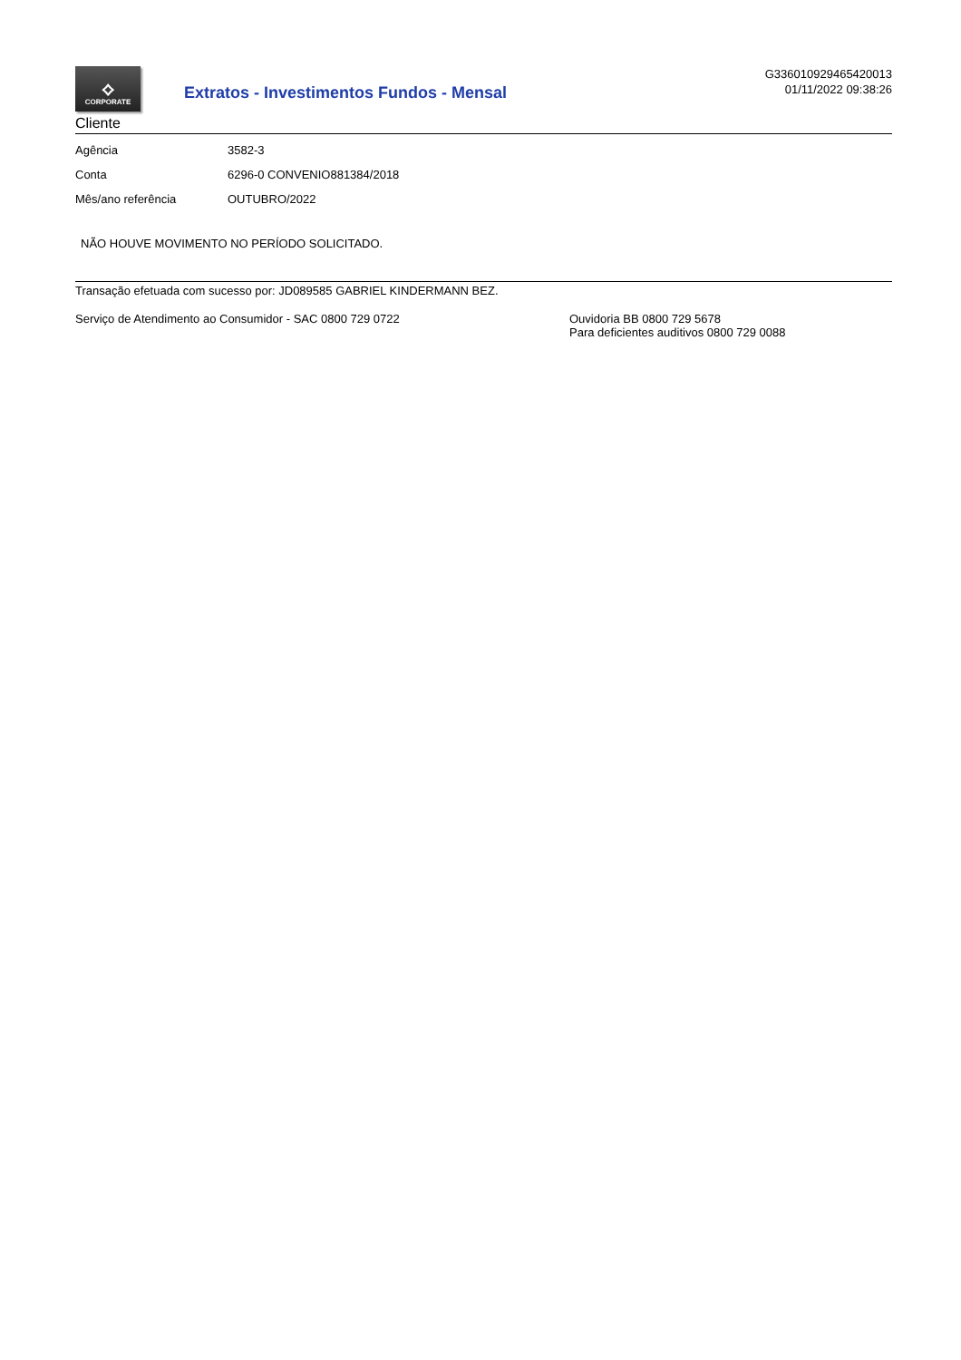⟡
CORPORATE
Extratos - Investimentos Fundos - Mensal
G336010929465420013
01/11/2022 09:38:26
Cliente
| Agência | 3582-3 |
| Conta | 6296-0 CONVENIO881384/2018 |
| Mês/ano referência | OUTUBRO/2022 |
NÃO HOUVE MOVIMENTO NO PERÍODO SOLICITADO.
Transação efetuada com sucesso por: JD089585 GABRIEL KINDERMANN BEZ.
Serviço de Atendimento ao Consumidor - SAC 0800 729 0722 Ouvidoria BB 0800 729 5678
Para deficientes auditivos 0800 729 0088